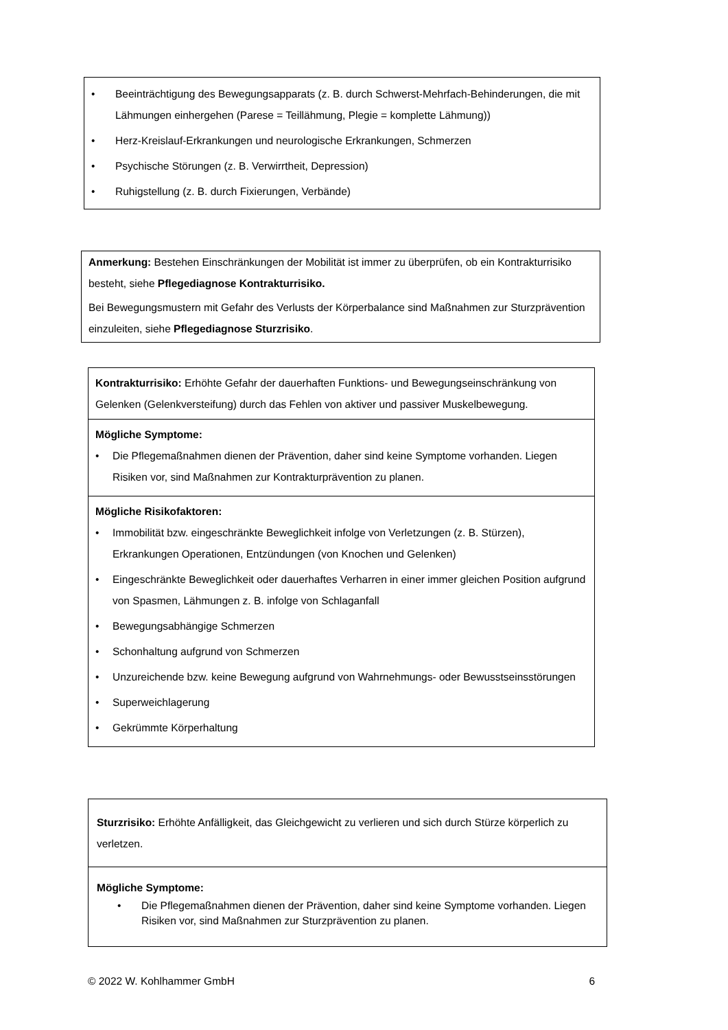• Beeinträchtigung des Bewegungsapparats (z. B. durch Schwerst-Mehrfach-Behinderungen, die mit Lähmungen einhergehen (Parese = Teillähmung, Plegie = komplette Lähmung))
• Herz-Kreislauf-Erkrankungen und neurologische Erkrankungen, Schmerzen
• Psychische Störungen (z. B. Verwirrtheit, Depression)
• Ruhigstellung (z. B. durch Fixierungen, Verbände)
Anmerkung: Bestehen Einschränkungen der Mobilität ist immer zu überprüfen, ob ein Kontrakturrisiko besteht, siehe Pflegediagnose Kontrakturrisiko.
Bei Bewegungsmustern mit Gefahr des Verlusts der Körperbalance sind Maßnahmen zur Sturzprävention einzuleiten, siehe Pflegediagnose Sturzrisiko.
| Kontrakturrisiko: Erhöhte Gefahr der dauerhaften Funktions- und Bewegungseinschränkung von Gelenken (Gelenkversteifung) durch das Fehlen von aktiver und passiver Muskelbewegung. |
| Mögliche Symptome: • Die Pflegemaßnahmen dienen der Prävention, daher sind keine Symptome vorhanden. Liegen Risiken vor, sind Maßnahmen zur Kontrakturprävention zu planen. |
| Mögliche Risikofaktoren: • Immobilität bzw. eingeschränkte Beweglichkeit infolge von Verletzungen (z. B. Stürzen), Erkrankungen Operationen, Entzündungen (von Knochen und Gelenken) • Eingeschränkte Beweglichkeit oder dauerhaftes Verharren in einer immer gleichen Position aufgrund von Spasmen, Lähmungen z. B. infolge von Schlaganfall • Bewegungsabhängige Schmerzen • Schonhaltung aufgrund von Schmerzen • Unzureichende bzw. keine Bewegung aufgrund von Wahrnehmungs- oder Bewusstseinsstörungen • Superweichlagerung • Gekrümmte Körperhaltung |
| Sturzrisiko: Erhöhte Anfälligkeit, das Gleichgewicht zu verlieren und sich durch Stürze körperlich zu verletzen. |
| Mögliche Symptome: • Die Pflegemaßnahmen dienen der Prävention, daher sind keine Symptome vorhanden. Liegen Risiken vor, sind Maßnahmen zur Sturzprävention zu planen. |
© 2022 W. Kohlhammer GmbH 6